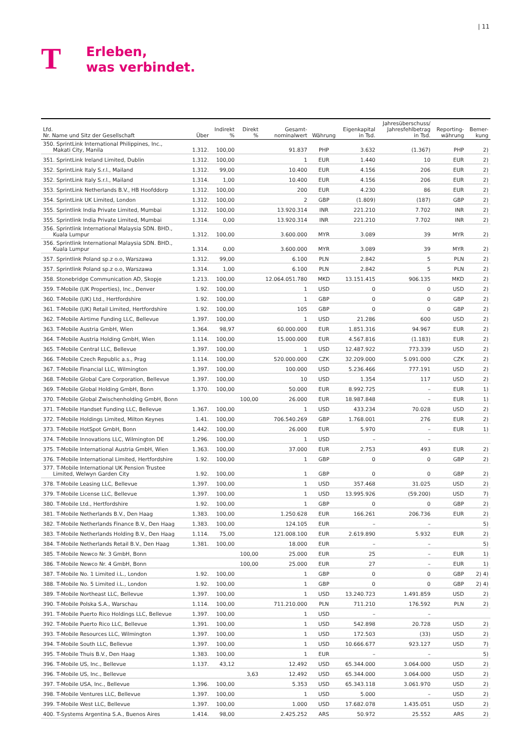| 11
T
Erleben,
was verbindet.
| Lfd. Nr. Name und Sitz der Gesellschaft | Über | Indirekt % | Direkt % | Gesamt- nominalwert | Währung | Eigenkapital in Tsd. | Jahresüberschuss/ Jahresfehlbetrag in Tsd. | Reporting- währung | Bemer- kung |
| --- | --- | --- | --- | --- | --- | --- | --- | --- | --- |
| 350. SprintLink International Philippines, Inc., Makati City, Manila | 1.312. | 100,00 | | 91.837 | PHP | 3.632 | (1.367) | PHP | 2) |
| 351. SprintLink Ireland Limited, Dublin | 1.312. | 100,00 | | 1 | EUR | 1.440 | 10 | EUR | 2) |
| 352. SprintLink Italy S.r.l., Mailand | 1.312. | 99,00 | | 10.400 | EUR | 4.156 | 206 | EUR | 2) |
| 352. SprintLink Italy S.r.l., Mailand | 1.314. | 1,00 | | 10.400 | EUR | 4.156 | 206 | EUR | 2) |
| 353. SprintLink Netherlands B.V., HB Hoofddorp | 1.312. | 100,00 | | 200 | EUR | 4.230 | 86 | EUR | 2) |
| 354. SprintLink UK Limited, London | 1.312. | 100,00 | | 2 | GBP | (1.809) | (187) | GBP | 2) |
| 355. Sprintlink India Private Limited, Mumbai | 1.312. | 100,00 | | 13.920.314 | INR | 221.210 | 7.702 | INR | 2) |
| 355. Sprintlink India Private Limited, Mumbai | 1.314. | 0,00 | | 13.920.314 | INR | 221.210 | 7.702 | INR | 2) |
| 356. Sprintlink International Malaysia SDN. BHD., Kuala Lumpur | 1.312. | 100,00 | | 3.600.000 | MYR | 3.089 | 39 | MYR | 2) |
| 356. Sprintlink International Malaysia SDN. BHD., Kuala Lumpur | 1.314. | 0,00 | | 3.600.000 | MYR | 3.089 | 39 | MYR | 2) |
| 357. Sprintlink Poland sp.z o.o, Warszawa | 1.312. | 99,00 | | 6.100 | PLN | 2.842 | 5 | PLN | 2) |
| 357. Sprintlink Poland sp.z o.o, Warszawa | 1.314. | 1,00 | | 6.100 | PLN | 2.842 | 5 | PLN | 2) |
| 358. Stonebridge Communication AD, Skopje | 1.213. | 100,00 | | 12.064.051.780 | MKD | 13.151.415 | 906.135 | MKD | 2) |
| 359. T-Mobile (UK Properties), Inc., Denver | 1.92. | 100,00 | | 1 | USD | 0 | 0 | USD | 2) |
| 360. T-Mobile (UK) Ltd., Hertfordshire | 1.92. | 100,00 | | 1 | GBP | 0 | 0 | GBP | 2) |
| 361. T-Mobile (UK) Retail Limited, Hertfordshire | 1.92. | 100,00 | | 105 | GBP | 0 | 0 | GBP | 2) |
| 362. T-Mobile Airtime Funding LLC, Bellevue | 1.397. | 100,00 | | 1 | USD | 21.286 | 600 | USD | 2) |
| 363. T-Mobile Austria GmbH, Wien | 1.364. | 98,97 | | 60.000.000 | EUR | 1.851.316 | 94.967 | EUR | 2) |
| 364. T-Mobile Austria Holding GmbH, Wien | 1.114. | 100,00 | | 15.000.000 | EUR | 4.567.816 | (1.183) | EUR | 2) |
| 365. T-Mobile Central LLC, Bellevue | 1.397. | 100,00 | | 1 | USD | 12.487.922 | 773.339 | USD | 2) |
| 366. T-Mobile Czech Republic a.s., Prag | 1.114. | 100,00 | | 520.000.000 | CZK | 32.209.000 | 5.091.000 | CZK | 2) |
| 367. T-Mobile Financial LLC, Wilmington | 1.397. | 100,00 | | 100.000 | USD | 5.236.466 | 777.191 | USD | 2) |
| 368. T-Mobile Global Care Corporation, Bellevue | 1.397. | 100,00 | | 10 | USD | 1.354 | 117 | USD | 2) |
| 369. T-Mobile Global Holding GmbH, Bonn | 1.370. | 100,00 | | 50.000 | EUR | 8.992.725 | – | EUR | 1) |
| 370. T-Mobile Global Zwischenholding GmbH, Bonn | | | 100,00 | 26.000 | EUR | 18.987.848 | – | EUR | 1) |
| 371. T-Mobile Handset Funding LLC, Bellevue | 1.367. | 100,00 | | 1 | USD | 433.234 | 70.028 | USD | 2) |
| 372. T-Mobile Holdings Limited, Milton Keynes | 1.41. | 100,00 | | 706.540.269 | GBP | 1.768.001 | 276 | EUR | 2) |
| 373. T-Mobile HotSpot GmbH, Bonn | 1.442. | 100,00 | | 26.000 | EUR | 5.970 | – | EUR | 1) |
| 374. T-Mobile Innovations LLC, Wilmington DE | 1.296. | 100,00 | | 1 | USD | – | – | | |
| 375. T-Mobile International Austria GmbH, Wien | 1.363. | 100,00 | | 37.000 | EUR | 2.753 | 493 | EUR | 2) |
| 376. T-Mobile International Limited, Hertfordshire | 1.92. | 100,00 | | 1 | GBP | 0 | 0 | GBP | 2) |
| 377. T-Mobile International UK Pension Trustee Limited, Welwyn Garden City | 1.92. | 100,00 | | 1 | GBP | 0 | 0 | GBP | 2) |
| 378. T-Mobile Leasing LLC, Bellevue | 1.397. | 100,00 | | 1 | USD | 357.468 | 31.025 | USD | 2) |
| 379. T-Mobile License LLC, Bellevue | 1.397. | 100,00 | | 1 | USD | 13.995.926 | (59.200) | USD | 7) |
| 380. T-Mobile Ltd., Hertfordshire | 1.92. | 100,00 | | 1 | GBP | 0 | 0 | GBP | 2) |
| 381. T-Mobile Netherlands B.V., Den Haag | 1.383. | 100,00 | | 1.250.628 | EUR | 166.261 | 206.736 | EUR | 2) |
| 382. T-Mobile Netherlands Finance B.V., Den Haag | 1.383. | 100,00 | | 124.105 | EUR | – | – | | 5) |
| 383. T-Mobile Netherlands Holding B.V., Den Haag | 1.114. | 75,00 | | 121.008.100 | EUR | 2.619.890 | 5.932 | EUR | 2) |
| 384. T-Mobile Netherlands Retail B.V., Den Haag | 1.381. | 100,00 | | 18.000 | EUR | – | – | | 5) |
| 385. T-Mobile Newco Nr. 3 GmbH, Bonn | | | 100,00 | 25.000 | EUR | 25 | – | EUR | 1) |
| 386. T-Mobile Newco Nr. 4 GmbH, Bonn | | | 100,00 | 25.000 | EUR | 27 | – | EUR | 1) |
| 387. T-Mobile No. 1 Limited i.L., London | 1.92. | 100,00 | | 1 | GBP | 0 | 0 | GBP | 2) 4) |
| 388. T-Mobile No. 5 Limited i.L., London | 1.92. | 100,00 | | 1 | GBP | 0 | 0 | GBP | 2) 4) |
| 389. T-Mobile Northeast LLC, Bellevue | 1.397. | 100,00 | | 1 | USD | 13.240.723 | 1.491.859 | USD | 2) |
| 390. T-Mobile Polska S.A., Warschau | 1.114. | 100,00 | | 711.210.000 | PLN | 711.210 | 176.592 | PLN | 2) |
| 391. T-Mobile Puerto Rico Holdings LLC, Bellevue | 1.397. | 100,00 | | 1 | USD | – | – | | |
| 392. T-Mobile Puerto Rico LLC, Bellevue | 1.391. | 100,00 | | 1 | USD | 542.898 | 20.728 | USD | 2) |
| 393. T-Mobile Resources LLC, Wilmington | 1.397. | 100,00 | | 1 | USD | 172.503 | (33) | USD | 2) |
| 394. T-Mobile South LLC, Bellevue | 1.397. | 100,00 | | 1 | USD | 10.666.677 | 923.127 | USD | 7) |
| 395. T-Mobile Thuis B.V., Den Haag | 1.383. | 100,00 | | 1 | EUR | – | – | | 5) |
| 396. T-Mobile US, Inc., Bellevue | 1.137. | 43,12 | | 12.492 | USD | 65.344.000 | 3.064.000 | USD | 2) |
| 396. T-Mobile US, Inc., Bellevue | | | 3,63 | 12.492 | USD | 65.344.000 | 3.064.000 | USD | 2) |
| 397. T-Mobile USA, Inc., Bellevue | 1.396. | 100,00 | | 5.353 | USD | 65.343.118 | 3.061.970 | USD | 2) |
| 398. T-Mobile Ventures LLC, Bellevue | 1.397. | 100,00 | | 1 | USD | 5.000 | – | USD | 2) |
| 399. T-Mobile West LLC, Bellevue | 1.397. | 100,00 | | 1.000 | USD | 17.682.078 | 1.435.051 | USD | 2) |
| 400. T-Systems Argentina S.A., Buenos Aires | 1.414. | 98,00 | | 2.425.252 | ARS | 50.972 | 25.552 | ARS | 2) |